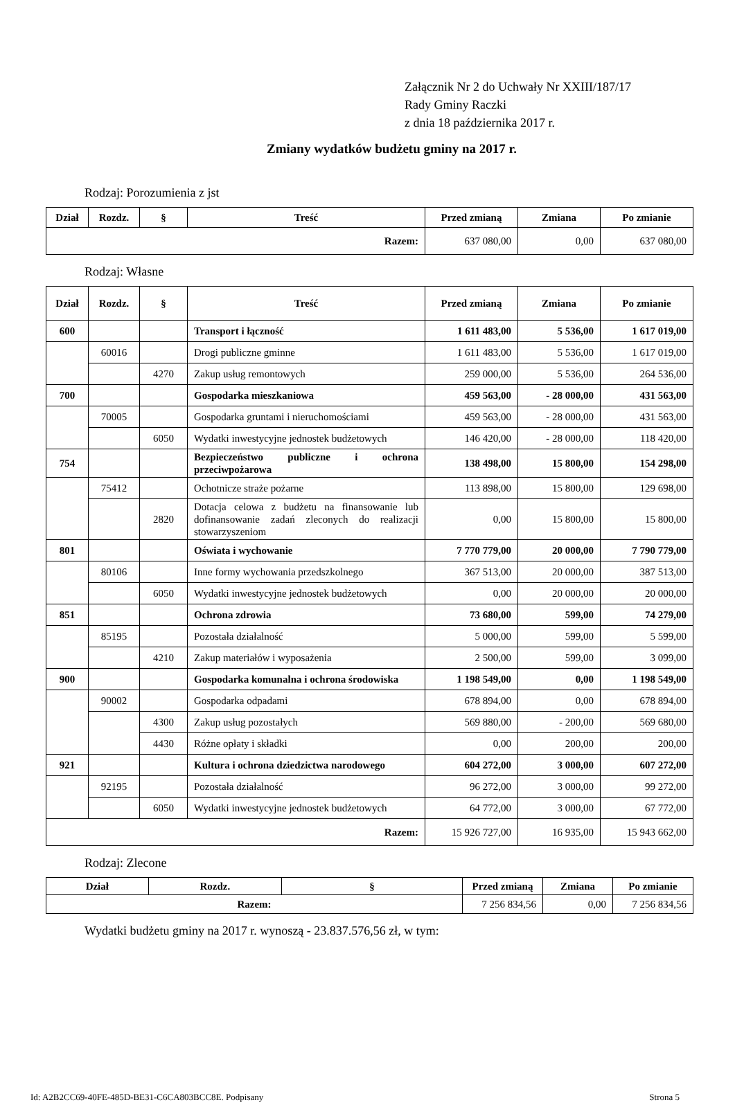Załącznik Nr 2 do Uchwały Nr XXIII/187/17
Rady Gminy Raczki
z dnia 18 października 2017 r.
Zmiany wydatków budżetu gminy na 2017 r.
Rodzaj: Porozumienia z jst
| Dział | Rozdz. | § | Treść | Przed zmianą | Zmiana | Po zmianie |
| --- | --- | --- | --- | --- | --- | --- |
| Razem: | | | | 637 080,00 | 0,00 | 637 080,00 |
Rodzaj: Własne
| Dział | Rozdz. | § | Treść | Przed zmianą | Zmiana | Po zmianie |
| --- | --- | --- | --- | --- | --- | --- |
| 600 | | | Transport i łączność | 1 611 483,00 | 5 536,00 | 1 617 019,00 |
| | 60016 | | Drogi publiczne gminne | 1 611 483,00 | 5 536,00 | 1 617 019,00 |
| | | 4270 | Zakup usług remontowych | 259 000,00 | 5 536,00 | 264 536,00 |
| 700 | | | Gospodarka mieszkaniowa | 459 563,00 | - 28 000,00 | 431 563,00 |
| | 70005 | | Gospodarka gruntami i nieruchomościami | 459 563,00 | - 28 000,00 | 431 563,00 |
| | | 6050 | Wydatki inwestycyjne jednostek budżetowych | 146 420,00 | - 28 000,00 | 118 420,00 |
| 754 | | | Bezpieczeństwo publiczne i ochrona przeciwpożarowa | 138 498,00 | 15 800,00 | 154 298,00 |
| | 75412 | | Ochotnicze straże pożarne | 113 898,00 | 15 800,00 | 129 698,00 |
| | | 2820 | Dotacja celowa z budżetu na finansowanie lub dofinansowanie zadań zleconych do realizacji stowarzyszeniom | 0,00 | 15 800,00 | 15 800,00 |
| 801 | | | Oświata i wychowanie | 7 770 779,00 | 20 000,00 | 7 790 779,00 |
| | 80106 | | Inne formy wychowania przedszkolnego | 367 513,00 | 20 000,00 | 387 513,00 |
| | | 6050 | Wydatki inwestycyjne jednostek budżetowych | 0,00 | 20 000,00 | 20 000,00 |
| 851 | | | Ochrona zdrowia | 73 680,00 | 599,00 | 74 279,00 |
| | 85195 | | Pozostała działalność | 5 000,00 | 599,00 | 5 599,00 |
| | | 4210 | Zakup materiałów i wyposażenia | 2 500,00 | 599,00 | 3 099,00 |
| 900 | | | Gospodarka komunalna i ochrona środowiska | 1 198 549,00 | 0,00 | 1 198 549,00 |
| | 90002 | | Gospodarka odpadami | 678 894,00 | 0,00 | 678 894,00 |
| | | 4300 | Zakup usług pozostałych | 569 880,00 | - 200,00 | 569 680,00 |
| | | 4430 | Różne opłaty i składki | 0,00 | 200,00 | 200,00 |
| 921 | | | Kultura i ochrona dziedzictwa narodowego | 604 272,00 | 3 000,00 | 607 272,00 |
| | 92195 | | Pozostała działalność | 96 272,00 | 3 000,00 | 99 272,00 |
| | | 6050 | Wydatki inwestycyjne jednostek budżetowych | 64 772,00 | 3 000,00 | 67 772,00 |
| Razem: | | | | 15 926 727,00 | 16 935,00 | 15 943 662,00 |
Rodzaj: Zlecone
| Dział | Rozdz. | § | Przed zmianą | Zmiana | Po zmianie |
| --- | --- | --- | --- | --- | --- |
| Razem: | | | 7 256 834,56 | 0,00 | 7 256 834,56 |
Wydatki budżetu gminy na 2017 r. wynoszą - 23.837.576,56 zł, w tym:
Id: A2B2CC69-40FE-485D-BE31-C6CA803BCC8E. Podpisany Strona 5